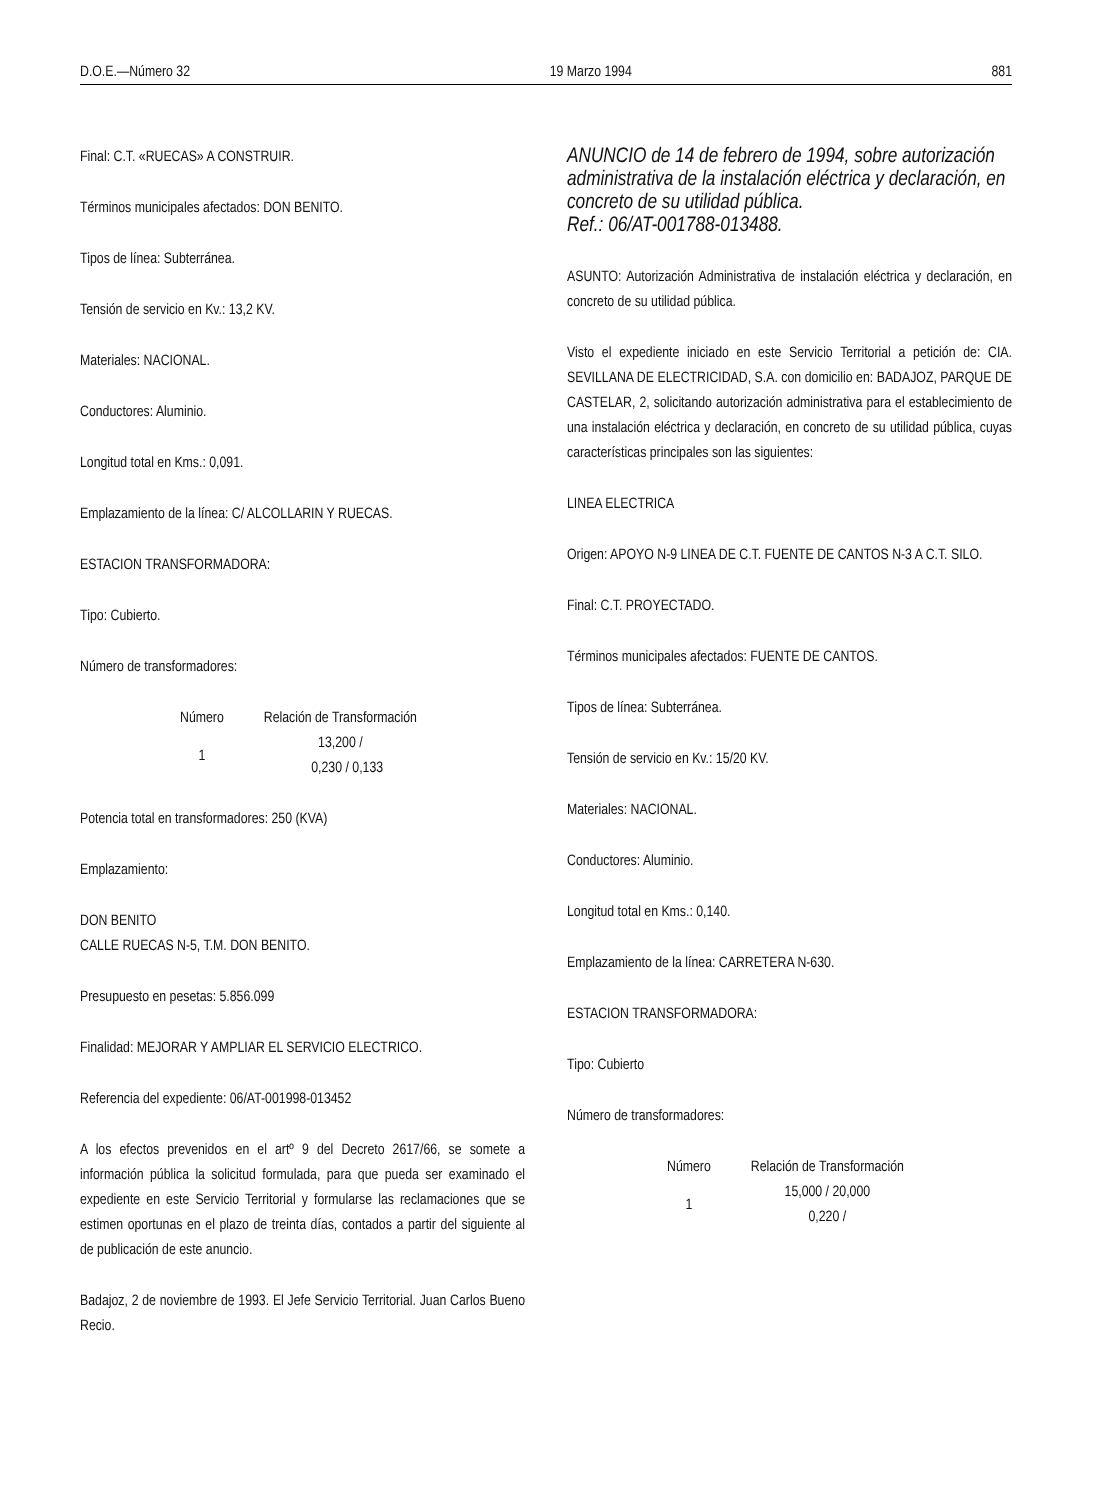D.O.E.—Número 32 19 Marzo 1994 881
Final: C.T. «RUECAS» A CONSTRUIR.
Términos municipales afectados: DON BENITO.
Tipos de línea: Subterránea.
Tensión de servicio en Kv.: 13,2 KV.
Materiales: NACIONAL.
Conductores: Aluminio.
Longitud total en Kms.: 0,091.
Emplazamiento de la línea: C/ ALCOLLARIN Y RUECAS.
ESTACION TRANSFORMADORA:
Tipo: Cubierto.
Número de transformadores:
| Número | Relación de Transformación |
| --- | --- |
| 1 | 13,200 / 0,230 / 0,133 |
Potencia total en transformadores: 250 (KVA)
Emplazamiento:
DON BENITO
CALLE RUECAS N-5, T.M. DON BENITO.
Presupuesto en pesetas: 5.856.099
Finalidad: MEJORAR Y AMPLIAR EL SERVICIO ELECTRICO.
Referencia del expediente: 06/AT-001998-013452
A los efectos prevenidos en el artº 9 del Decreto 2617/66, se somete a información pública la solicitud formulada, para que pueda ser examinado el expediente en este Servicio Territorial y formularse las reclamaciones que se estimen oportunas en el plazo de treinta días, contados a partir del siguiente al de publicación de este anuncio.
Badajoz, 2 de noviembre de 1993. El Jefe Servicio Territorial. Juan Carlos Bueno Recio.
ANUNCIO de 14 de febrero de 1994, sobre autorización administrativa de la instalación eléctrica y declaración, en concreto de su utilidad pública.
Ref.: 06/AT-001788-013488.
ASUNTO: Autorización Administrativa de instalación eléctrica y declaración, en concreto de su utilidad pública.
Visto el expediente iniciado en este Servicio Territorial a petición de: CIA. SEVILLANA DE ELECTRICIDAD, S.A. con domicilio en: BADAJOZ, PARQUE DE CASTELAR, 2, solicitando autorización administrativa para el establecimiento de una instalación eléctrica y declaración, en concreto de su utilidad pública, cuyas características principales son las siguientes:
LINEA ELECTRICA
Origen: APOYO N-9 LINEA DE C.T. FUENTE DE CANTOS N-3 A C.T. SILO.
Final: C.T. PROYECTADO.
Términos municipales afectados: FUENTE DE CANTOS.
Tipos de línea: Subterránea.
Tensión de servicio en Kv.: 15/20 KV.
Materiales: NACIONAL.
Conductores: Aluminio.
Longitud total en Kms.: 0,140.
Emplazamiento de la línea: CARRETERA N-630.
ESTACION TRANSFORMADORA:
Tipo: Cubierto
Número de transformadores:
| Número | Relación de Transformación |
| --- | --- |
| 1 | 15,000 / 20,000 0,220 / |